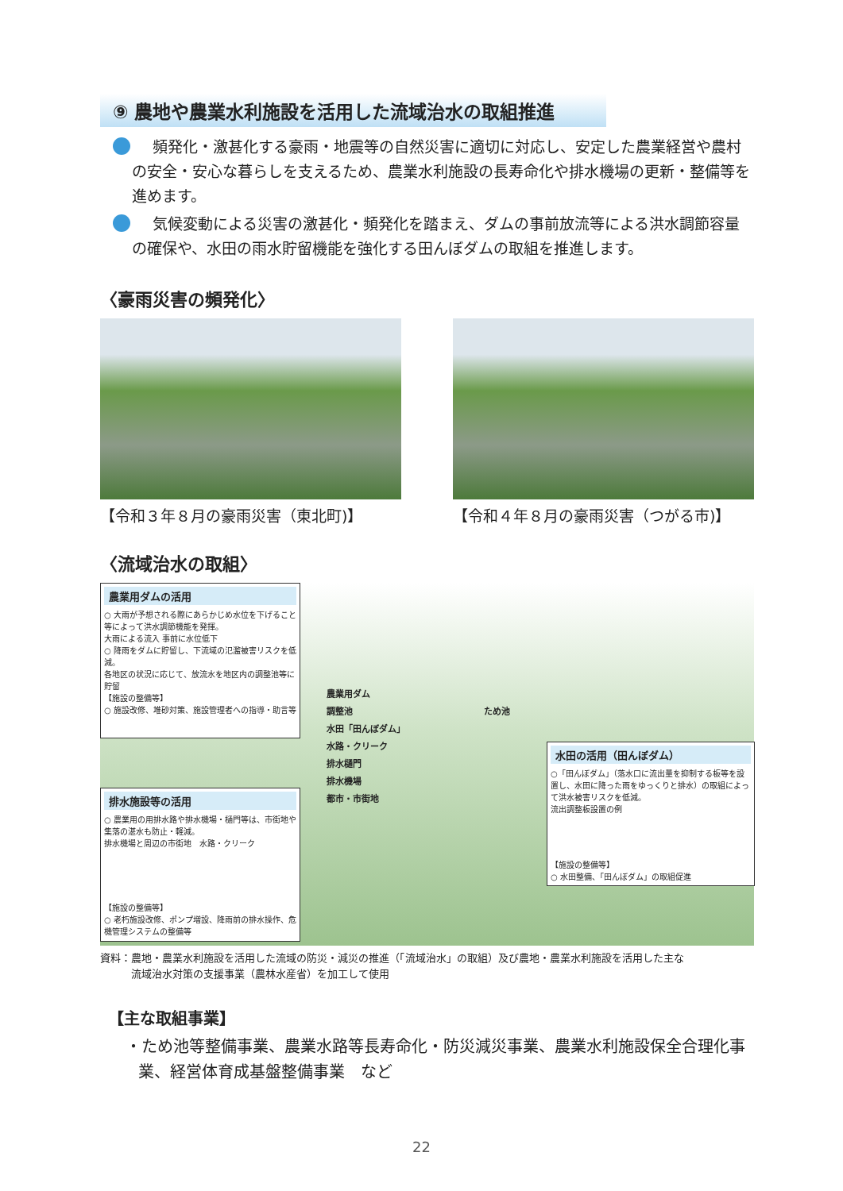⑨ 農地や農業水利施設を活用した流域治水の取組推進
頻発化・激甚化する豪雨・地震等の自然災害に適切に対応し、安定した農業経営や農村の安全・安心な暮らしを支えるため、農業水利施設の長寿命化や排水機場の更新・整備等を進めます。
気候変動による災害の激甚化・頻発化を踏まえ、ダムの事前放流等による洪水調節容量の確保や、水田の雨水貯留機能を強化する田んぼダムの取組を推進します。
〈豪雨災害の頻発化〉
【令和３年８月の豪雨災害（東北町)】 【令和４年８月の豪雨災害（つがる市)】
〈流域治水の取組〉
農業用ダムの活用
○ 大雨が予想される際にあらかじめ水位を下げること等によって洪水調節機能を発揮。
大雨による流入 事前に水位低下
○ 降雨をダムに貯留し、下流域の氾濫被害リスクを低減。
各地区の状況に応じて、放流水を地区内の調整池等に貯留
【施設の整備等】
○ 施設改修、堆砂対策、施設管理者への指導・助言等
排水施設等の活用
○ 農業用の用排水路や排水機場・樋門等は、市街地や集落の湛水も防止・軽減。
排水機場と周辺の市街地　水路・クリーク
【施設の整備等】
○ 老朽施設改修、ポンプ増設、降雨前の排水操作、危機管理システムの整備等
水田の活用（田んぼダム）
○「田んぼダム」（落水口に流出量を抑制する板等を設置し、水田に降った雨をゆっくりと排水）の取組によって洪水被害リスクを低減。
流出調整板設置の例
【施設の整備等】
○ 水田整備、「田んぼダム」の取組促進
農業用ダム
調整池　　　　　　　　　　　　　　　ため池
水田「田んぼダム」
水路・クリーク
排水樋門
排水機場
都市・市街地
資料：農地・農業水利施設を活用した流域の防災・減災の推進（「流域治水」の取組）及び農地・農業水利施設を活用した主な
　　　流域治水対策の支援事業（農林水産省）を加工して使用
【主な取組事業】
・ため池等整備事業、農業水路等長寿命化・防災減災事業、農業水利施設保全合理化事業、経営体育成基盤整備事業　など
22